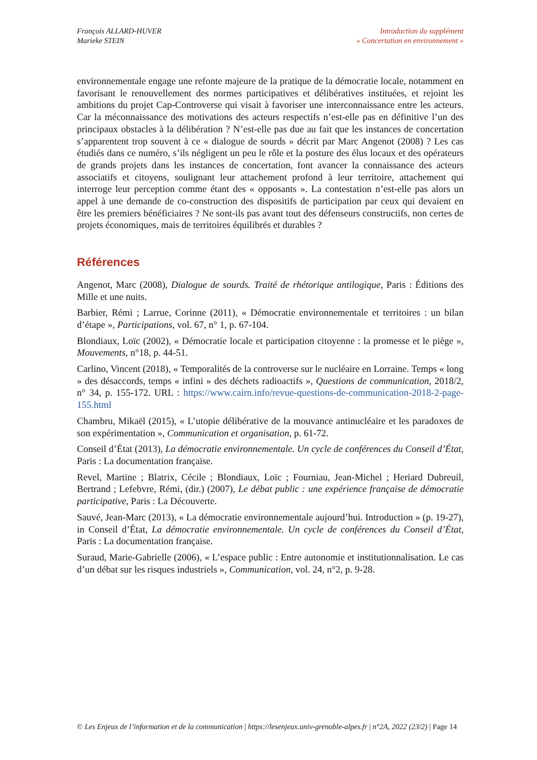François ALLARD-HUVER
Marieke STEIN
Introduction du supplément
» Concertation en environnement »
environnementale engage une refonte majeure de la pratique de la démocratie locale, notamment en favorisant le renouvellement des normes participatives et délibératives instituées, et rejoint les ambitions du projet Cap-Controverse qui visait à favoriser une interconnaissance entre les acteurs. Car la méconnaissance des motivations des acteurs respectifs n’est-elle pas en définitive l’un des principaux obstacles à la délibération ? N’est-elle pas due au fait que les instances de concertation s’apparentent trop souvent à ce « dialogue de sourds » décrit par Marc Angenot (2008) ? Les cas étudiés dans ce numéro, s’ils négligent un peu le rôle et la posture des élus locaux et des opérateurs de grands projets dans les instances de concertation, font avancer la connaissance des acteurs associatifs et citoyens, soulignant leur attachement profond à leur territoire, attachement qui interroge leur perception comme étant des « opposants ». La contestation n’est-elle pas alors un appel à une demande de co-construction des dispositifs de participation par ceux qui devaient en être les premiers bénéficiaires ? Ne sont-ils pas avant tout des défenseurs constructifs, non certes de projets économiques, mais de territoires équilibrés et durables ?
Références
Angenot, Marc (2008), Dialogue de sourds. Traité de rhétorique antilogique, Paris : Éditions des Mille et une nuits.
Barbier, Rémi ; Larrue, Corinne (2011), « Démocratie environnementale et territoires : un bilan d’étape », Participations, vol. 67, n° 1, p. 67-104.
Blondiaux, Loïc (2002), « Démocratie locale et participation citoyenne : la promesse et le piège », Mouvements, n°18, p. 44-51.
Carlino, Vincent (2018), « Temporalités de la controverse sur le nucléaire en Lorraine. Temps « long » des désaccords, temps « infini » des déchets radioactifs », Questions de communication, 2018/2, n° 34, p. 155-172. URL : https://www.cairn.info/revue-questions-de-communication-2018-2-page-155.html
Chambru, Mikaël (2015), « L’utopie délibérative de la mouvance antinucléaire et les paradoxes de son expérimentation », Communication et organisation, p. 61-72.
Conseil d’État (2013), La démocratie environnementale. Un cycle de conférences du Conseil d’État, Paris : La documentation française.
Revel, Martine ; Blatrix, Cécile ; Blondiaux, Loïc ; Fourniau, Jean-Michel ; Heriard Dubreuil, Bertrand ; Lefebvre, Rémi, (dir.) (2007), Le débat public : une expérience française de démocratie participative, Paris : La Découverte.
Sauvé, Jean-Marc (2013), « La démocratie environnementale aujourd’hui. Introduction » (p. 19-27), in Conseil d’État, La démocratie environnementale. Un cycle de conférences du Conseil d’État, Paris : La documentation française.
Suraud, Marie-Gabrielle (2006), « L’espace public : Entre autonomie et institutionnalisation. Le cas d’un débat sur les risques industriels », Communication, vol. 24, n°2, p. 9-28.
© Les Enjeux de l’information et de la communication | https://lesenjeux.univ-grenoble-alpes.fr | n°2A, 2022 (23/2) | Page 14